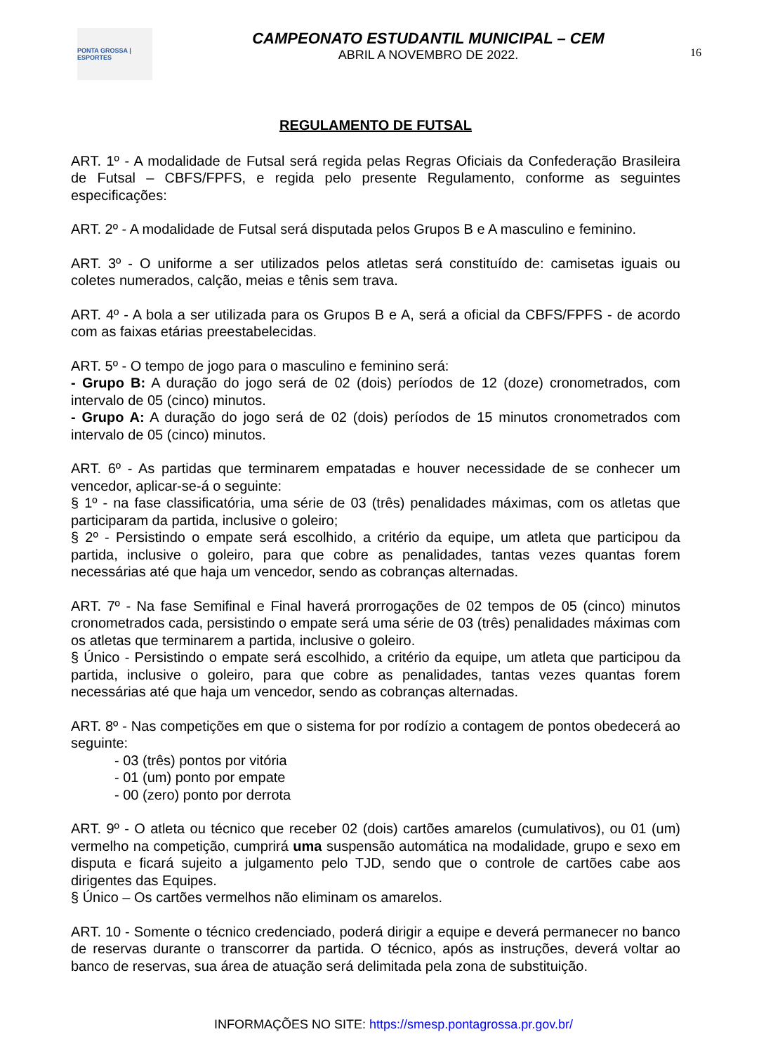PONTA GROSSA | ESPORTES
CAMPEONATO ESTUDANTIL MUNICIPAL – CEM
ABRIL A NOVEMBRO DE 2022.
16
REGULAMENTO DE FUTSAL
ART. 1º - A modalidade de Futsal será regida pelas Regras Oficiais da Confederação Brasileira de Futsal – CBFS/FPFS, e regida pelo presente Regulamento, conforme as seguintes especificações:
ART. 2º - A modalidade de Futsal será disputada pelos Grupos B e A masculino e feminino.
ART. 3º - O uniforme a ser utilizados pelos atletas será constituído de: camisetas iguais ou coletes numerados, calção, meias e tênis sem trava.
ART. 4º - A bola a ser utilizada para os Grupos B e A, será a oficial da CBFS/FPFS - de acordo com as faixas etárias preestabelecidas.
ART. 5º - O tempo de jogo para o masculino e feminino será:
- Grupo B: A duração do jogo será de 02 (dois) períodos de 12 (doze) cronometrados, com intervalo de 05 (cinco) minutos.
- Grupo A: A duração do jogo será de 02 (dois) períodos de 15 minutos cronometrados com intervalo de 05 (cinco) minutos.
ART. 6º - As partidas que terminarem empatadas e houver necessidade de se conhecer um vencedor, aplicar-se-á o seguinte:
§ 1º - na fase classificatória, uma série de 03 (três) penalidades máximas, com os atletas que participaram da partida, inclusive o goleiro;
§ 2º - Persistindo o empate será escolhido, a critério da equipe, um atleta que participou da partida, inclusive o goleiro, para que cobre as penalidades, tantas vezes quantas forem necessárias até que haja um vencedor, sendo as cobranças alternadas.
ART. 7º - Na fase Semifinal e Final haverá prorrogações de 02 tempos de 05 (cinco) minutos cronometrados cada, persistindo o empate será uma série de 03 (três) penalidades máximas com os atletas que terminarem a partida, inclusive o goleiro.
§ Único - Persistindo o empate será escolhido, a critério da equipe, um atleta que participou da partida, inclusive o goleiro, para que cobre as penalidades, tantas vezes quantas forem necessárias até que haja um vencedor, sendo as cobranças alternadas.
ART. 8º - Nas competições em que o sistema for por rodízio a contagem de pontos obedecerá ao seguinte:
- 03 (três) pontos por vitória
- 01 (um) ponto por empate
- 00 (zero) ponto por derrota
ART. 9º - O atleta ou técnico que receber 02 (dois) cartões amarelos (cumulativos), ou 01 (um) vermelho na competição, cumprirá uma suspensão automática na modalidade, grupo e sexo em disputa e ficará sujeito a julgamento pelo TJD, sendo que o controle de cartões cabe aos dirigentes das Equipes.
§ Único – Os cartões vermelhos não eliminam os amarelos.
ART. 10 - Somente o técnico credenciado, poderá dirigir a equipe e deverá permanecer no banco de reservas durante o transcorrer da partida. O técnico, após as instruções, deverá voltar ao banco de reservas, sua área de atuação será delimitada pela zona de substituição.
INFORMAÇÕES NO SITE: https://smesp.pontagrossa.pr.gov.br/